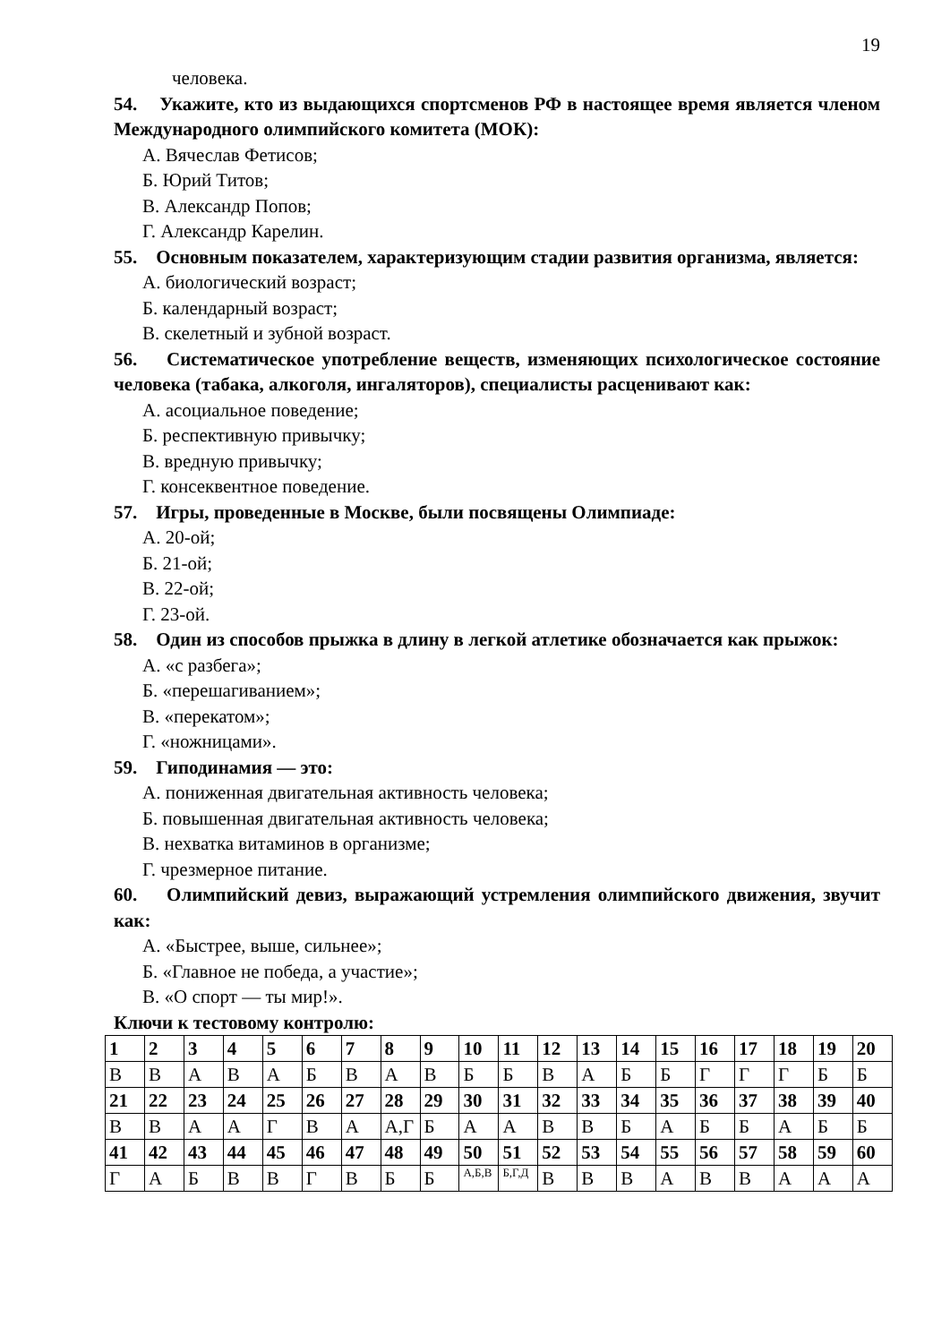19
человека.
54. Укажите, кто из выдающихся спортсменов РФ в настоящее время является членом Международного олимпийского комитета (МОК):
А. Вячеслав Фетисов;
Б. Юрий Титов;
В. Александр Попов;
Г. Александр Карелин.
55. Основным показателем, характеризующим стадии развития организма, является:
А. биологический возраст;
Б. календарный возраст;
В. скелетный и зубной возраст.
56. Систематическое употребление веществ, изменяющих психологическое состояние человека (табака, алкоголя, ингаляторов), специалисты расценивают как:
А. асоциальное поведение;
Б. респективную привычку;
В. вредную привычку;
Г. консеквентное поведение.
57. Игры, проведенные в Москве, были посвящены Олимпиаде:
А. 20-ой;
Б. 21-ой;
В. 22-ой;
Г. 23-ой.
58. Один из способов прыжка в длину в легкой атлетике обозначается как прыжок:
А. «с разбега»;
Б. «перешагиванием»;
В. «перекатом»;
Г. «ножницами».
59. Гиподинамия — это:
А. пониженная двигательная активность человека;
Б. повышенная двигательная активность человека;
В. нехватка витаминов в организме;
Г. чрезмерное питание.
60. Олимпийский девиз, выражающий устремления олимпийского движения, звучит как:
А. «Быстрее, выше, сильнее»;
Б. «Главное не победа, а участие»;
В. «О спорт — ты мир!».
Ключи к тестовому контролю:
| 1 | 2 | 3 | 4 | 5 | 6 | 7 | 8 | 9 | 10 | 11 | 12 | 13 | 14 | 15 | 16 | 17 | 18 | 19 | 20 |
| В | В | А | В | А | Б | В | А | В | Б | Б | В | А | Б | Б | Г | Г | Г | Б | Б |
| 21 | 22 | 23 | 24 | 25 | 26 | 27 | 28 | 29 | 30 | 31 | 32 | 33 | 34 | 35 | 36 | 37 | 38 | 39 | 40 |
| В | В | А | А | Г | В | А | А,Г | Б | А | А | В | В | Б | А | Б | Б | А | Б | Б |
| 41 | 42 | 43 | 44 | 45 | 46 | 47 | 48 | 49 | 50 | 51 | 52 | 53 | 54 | 55 | 56 | 57 | 58 | 59 | 60 |
| Г | А | Б | В | В | Г | В | Б | Б | А,Б,В | Б,Г,Д | В | В | В | А | В | В | А | А | А |